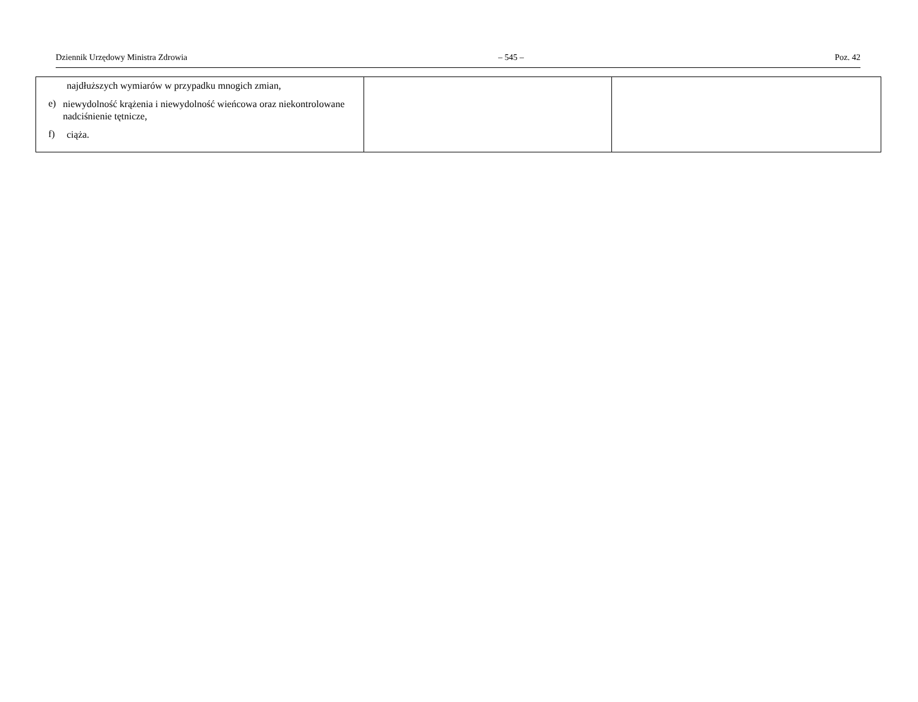Dziennik Urzędowy Ministra Zdrowia – 545 – Poz. 42
| najdłuższych wymiarów w przypadku mnogich zmian, e) niewydolność krążenia i niewydolność wieńcowa oraz niekontrolowane nadciśnienie tętnicze, f) ciąża. | | |